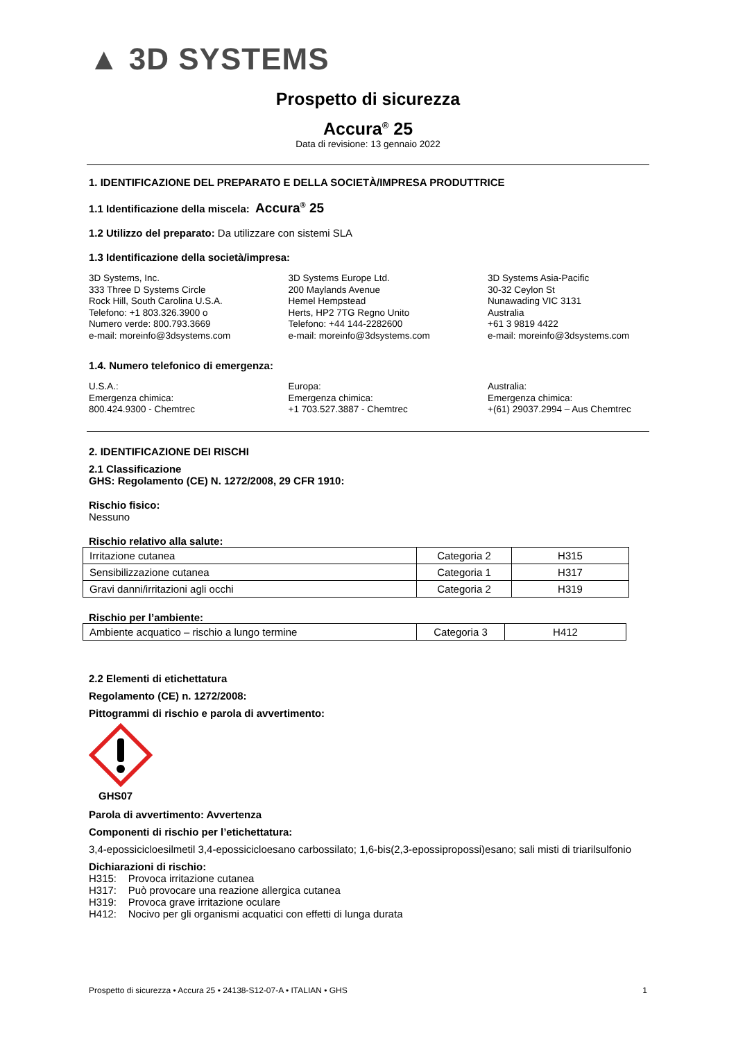▲ 3D SYSTEMS
Prospetto di sicurezza
Accura<sup>®</sup> 25
Data di revisione: 13 gennaio 2022
1. IDENTIFICAZIONE DEL PREPARATO E DELLA SOCIETÀ/IMPRESA PRODUTTRICE
1.1 Identificazione della miscela: Accura<sup>®</sup> 25
1.2 Utilizzo del preparato: Da utilizzare con sistemi SLA
1.3 Identificazione della società/impresa:
3D Systems, Inc.
333 Three D Systems Circle
Rock Hill, South Carolina U.S.A.
Telefono: +1 803.326.3900 o
Numero verde: 800.793.3669
e-mail: moreinfo@3dsystems.com
3D Systems Europe Ltd.
200 Maylands Avenue
Hemel Hempstead
Herts, HP2 7TG Regno Unito
Telefono: +44 144-2282600
e-mail: moreinfo@3dsystems.com
3D Systems Asia-Pacific
30-32 Ceylon St
Nunawading VIC 3131
Australia
+61 3 9819 4422
e-mail: moreinfo@3dsystems.com
1.4. Numero telefonico di emergenza:
U.S.A.:
Emergenza chimica:
800.424.9300 - Chemtrec
Europa:
Emergenza chimica:
+1 703.527.3887 - Chemtrec
Australia:
Emergenza chimica:
+(61) 29037.2994 – Aus Chemtrec
2. IDENTIFICAZIONE DEI RISCHI
2.1 Classificazione
GHS: Regolamento (CE) N. 1272/2008, 29 CFR 1910:
Rischio fisico:
Nessuno
Rischio relativo alla salute:
| Irritazione cutanea | Categoria 2 | H315 |
| Sensibilizzazione cutanea | Categoria 1 | H317 |
| Gravi danni/irritazioni agli occhi | Categoria 2 | H319 |
Rischio per l’ambiente:
| Ambiente acquatico – rischio a lungo termine | Categoria 3 | H412 |
2.2 Elementi di etichettatura
Regolamento (CE) n. 1272/2008:
Pittogrammi di rischio e parola di avvertimento:
GHS07
Parola di avvertimento: Avvertenza
Componenti di rischio per l’etichettatura:
3,4-epossicicloesilmetil 3,4-epossicicloesano carbossilato; 1,6-bis(2,3-epossipropossi)esano; sali misti di triarilsulfonio
Dichiarazioni di rischio:
H315: Provoca irritazione cutanea
H317: Può provocare una reazione allergica cutanea
H319: Provoca grave irritazione oculare
H412: Nocivo per gli organismi acquatici con effetti di lunga durata
Prospetto di sicurezza • Accura 25 • 24138-S12-07-A • ITALIAN • GHS 1